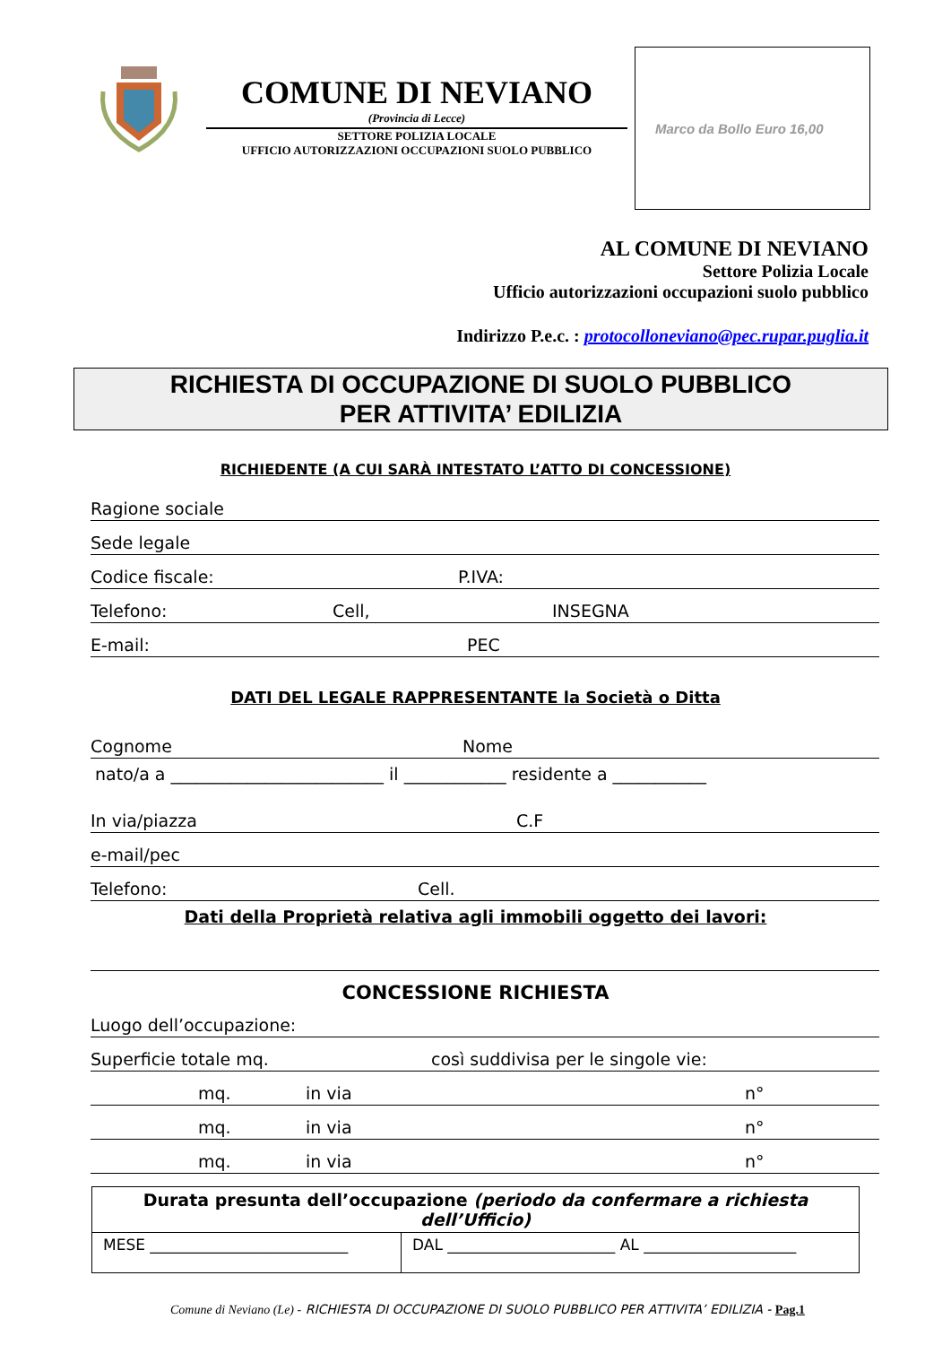COMUNE DI NEVIANO
(Provincia di Lecce)
SETTORE POLIZIA LOCALE
UFFICIO AUTORIZZAZIONI OCCUPAZIONI SUOLO PUBBLICO
Marco da Bollo Euro 16,00
AL COMUNE DI NEVIANO
Settore Polizia Locale
Ufficio autorizzazioni occupazioni suolo pubblico
Indirizzo P.e.c. : protocolloneviano@pec.rupar.puglia.it
RICHIESTA DI OCCUPAZIONE DI SUOLO PUBBLICO
PER ATTIVITA’ EDILIZIA
RICHIEDENTE (A CUI SARÀ INTESTATO L’ATTO DI CONCESSIONE)
Ragione sociale
Sede legale
Codice fiscale: P.IVA:
Telefono: Cell, INSEGNA
E-mail: PEC
DATI DEL LEGALE RAPPRESENTANTE la Società o Ditta
Cognome Nome
nato/a a _________________________ il ____________ residente a ___________
In via/piazza C.F
e-mail/pec
Telefono: Cell.
Dati della Proprietà relativa agli immobili oggetto dei lavori:
CONCESSIONE RICHIESTA
Luogo dell’occupazione:
Superficie totale mq. così suddivisa per le singole vie:
mq. in via n°
mq. in via n°
mq. in via n°
| Durata presunta dell’occupazione (periodo da confermare a richiesta dell’Ufficio) | |
| MESE __________________________ | DAL ______________________ AL ____________________ |
Comune di Neviano (Le) - RICHIESTA DI OCCUPAZIONE DI SUOLO PUBBLICO PER ATTIVITA’ EDILIZIA - Pag.1